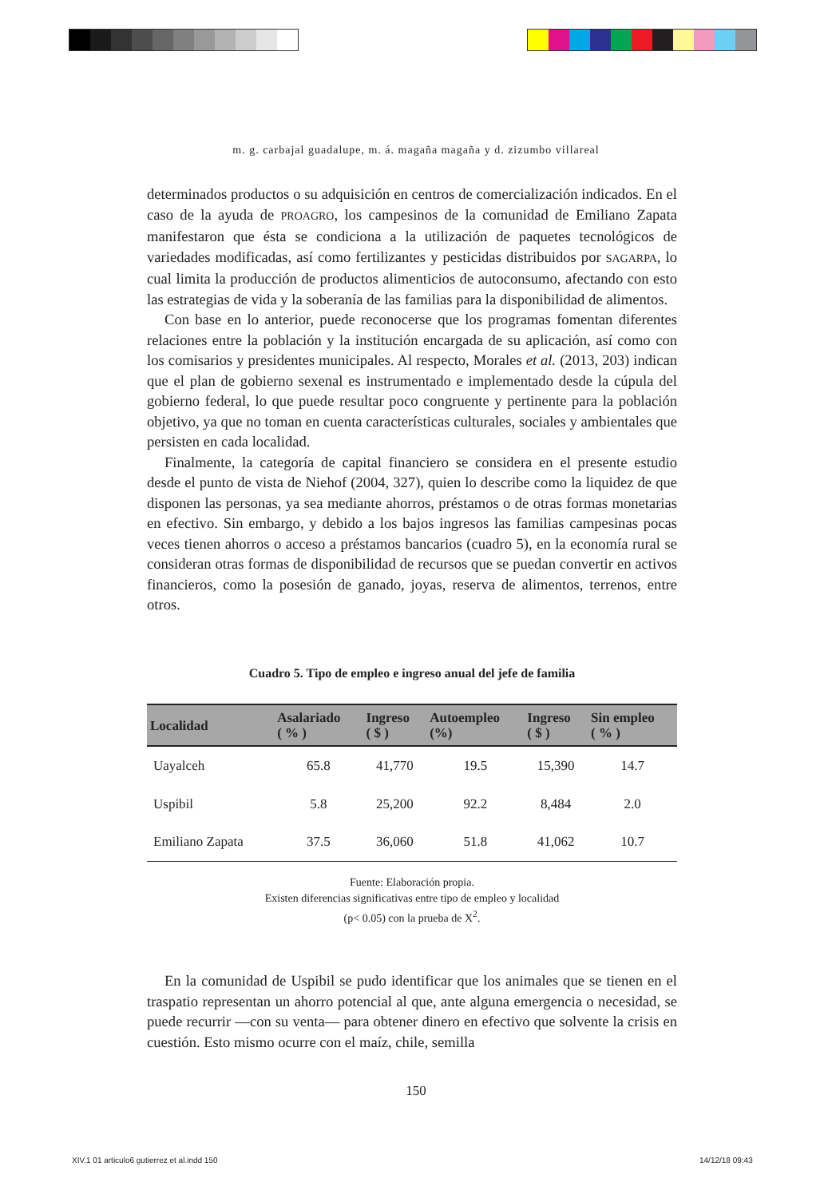m. g. carbajal guadalupe, m. á. magaña magaña y d. zizumbo villareal
determinados productos o su adquisición en centros de comercialización indicados. En el caso de la ayuda de PROAGRO, los campesinos de la comunidad de Emiliano Zapata manifestaron que ésta se condiciona a la utilización de paquetes tecnológicos de variedades modificadas, así como fertilizantes y pesticidas distribuidos por SAGARPA, lo cual limita la producción de productos alimenticios de autoconsumo, afectando con esto las estrategias de vida y la soberanía de las familias para la disponibilidad de alimentos.
Con base en lo anterior, puede reconocerse que los programas fomentan diferentes relaciones entre la población y la institución encargada de su aplicación, así como con los comisarios y presidentes municipales. Al respecto, Morales et al. (2013, 203) indican que el plan de gobierno sexenal es instrumentado e implementado desde la cúpula del gobierno federal, lo que puede resultar poco congruente y pertinente para la población objetivo, ya que no toman en cuenta características culturales, sociales y ambientales que persisten en cada localidad.
Finalmente, la categoría de capital financiero se considera en el presente estudio desde el punto de vista de Niehof (2004, 327), quien lo describe como la liquidez de que disponen las personas, ya sea mediante ahorros, préstamos o de otras formas monetarias en efectivo. Sin embargo, y debido a los bajos ingresos las familias campesinas pocas veces tienen ahorros o acceso a préstamos bancarios (cuadro 5), en la economía rural se consideran otras formas de disponibilidad de recursos que se puedan convertir en activos financieros, como la posesión de ganado, joyas, reserva de alimentos, terrenos, entre otros.
Cuadro 5. Tipo de empleo e ingreso anual del jefe de familia
| Localidad | Asalariado ( % ) | Ingreso ( $ ) | Autoempleo (%) | Ingreso ( $ ) | Sin empleo ( % ) |
| --- | --- | --- | --- | --- | --- |
| Uayalceh | 65.8 | 41,770 | 19.5 | 15,390 | 14.7 |
| Uspibil | 5.8 | 25,200 | 92.2 | 8,484 | 2.0 |
| Emiliano Zapata | 37.5 | 36,060 | 51.8 | 41,062 | 10.7 |
Fuente: Elaboración propia.
Existen diferencias significativas entre tipo de empleo y localidad
(p< 0.05) con la prueba de X<sup>2</sup>.
En la comunidad de Uspibil se pudo identificar que los animales que se tienen en el traspatio representan un ahorro potencial al que, ante alguna emergencia o necesidad, se puede recurrir —con su venta— para obtener dinero en efectivo que solvente la crisis en cuestión. Esto mismo ocurre con el maíz, chile, semilla
150
XIV.1 01 articulo6 gutierrez et al.indd 150
14/12/18 09:43